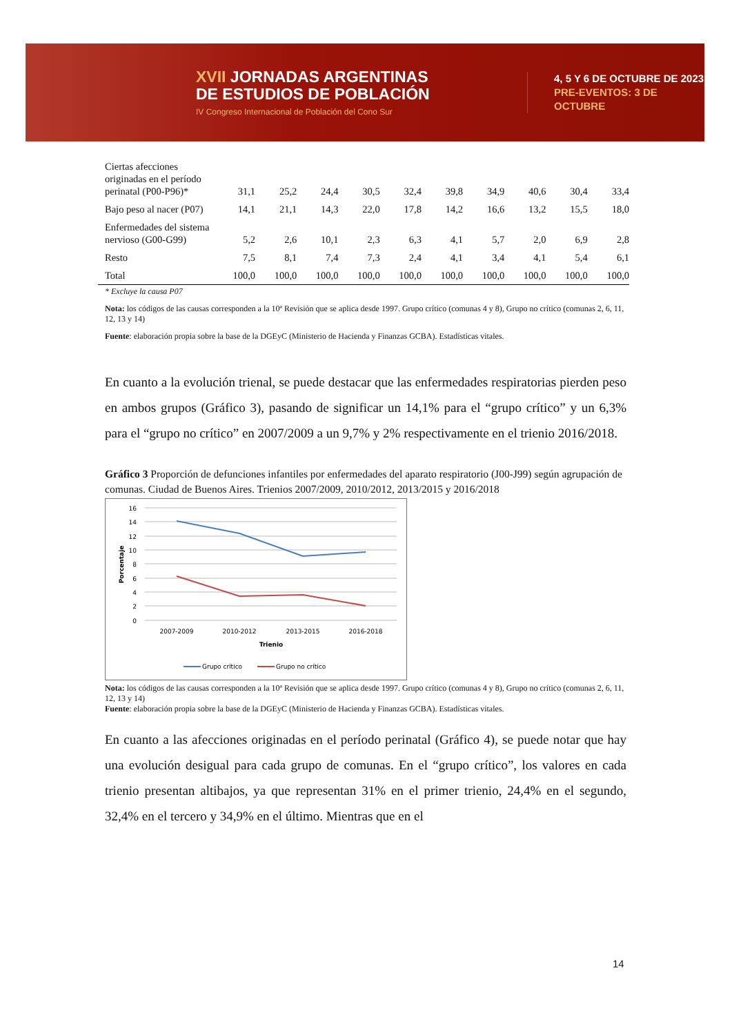XVII JORNADAS ARGENTINAS
DE ESTUDIOS DE POBLACIÓN
IV Congreso Internacional de Población del Cono Sur
4, 5 Y 6 DE OCTUBRE DE 2023
PRE-EVENTOS: 3 DE OCTUBRE
| Ciertas afecciones originadas en el período perinatal (P00-P96)* | 31,1 | 25,2 | 24,4 | 30,5 | 32,4 | 39,8 | 34,9 | 40,6 | 30,4 | 33,4 |
| Bajo peso al nacer (P07) | 14,1 | 21,1 | 14,3 | 22,0 | 17,8 | 14,2 | 16,6 | 13,2 | 15,5 | 18,0 |
| Enfermedades del sistema nervioso (G00-G99) | 5,2 | 2,6 | 10,1 | 2,3 | 6,3 | 4,1 | 5,7 | 2,0 | 6,9 | 2,8 |
| Resto | 7,5 | 8,1 | 7,4 | 7,3 | 2,4 | 4,1 | 3,4 | 4,1 | 5,4 | 6,1 |
| Total | 100,0 | 100,0 | 100,0 | 100,0 | 100,0 | 100,0 | 100,0 | 100,0 | 100,0 | 100,0 |
* Excluye la causa P07
Nota: los códigos de las causas corresponden a la 10ª Revisión que se aplica desde 1997. Grupo crítico (comunas 4 y 8), Grupo no crítico (comunas 2, 6, 11, 12, 13 y 14)
Fuente: elaboración propia sobre la base de la DGEyC (Ministerio de Hacienda y Finanzas GCBA). Estadísticas vitales.
En cuanto a la evolución trienal, se puede destacar que las enfermedades respiratorias pierden peso en ambos grupos (Gráfico 3), pasando de significar un 14,1% para el “grupo crítico” y un 6,3% para el “grupo no crítico” en 2007/2009 a un 9,7% y 2% respectivamente en el trienio 2016/2018.
Gráfico 3 Proporción de defunciones infantiles por enfermedades del aparato respiratorio (J00-J99) según agrupación de comunas. Ciudad de Buenos Aires. Trienios 2007/2009, 2010/2012, 2013/2015 y 2016/2018
16
14
12
10
8
6
4
2
0
2007-2009
2010-2012
2013-2015
2016-2018
Trienio
Porcentaje
Grupo crítico
Grupo no crítico
Nota: los códigos de las causas corresponden a la 10ª Revisión que se aplica desde 1997. Grupo crítico (comunas 4 y 8), Grupo no crítico (comunas 2, 6, 11, 12, 13 y 14)
Fuente: elaboración propia sobre la base de la DGEyC (Ministerio de Hacienda y Finanzas GCBA). Estadísticas vitales.
En cuanto a las afecciones originadas en el período perinatal (Gráfico 4), se puede notar que hay una evolución desigual para cada grupo de comunas. En el “grupo crítico”, los valores en cada trienio presentan altibajos, ya que representan 31% en el primer trienio, 24,4% en el segundo, 32,4% en el tercero y 34,9% en el último. Mientras que en el
14